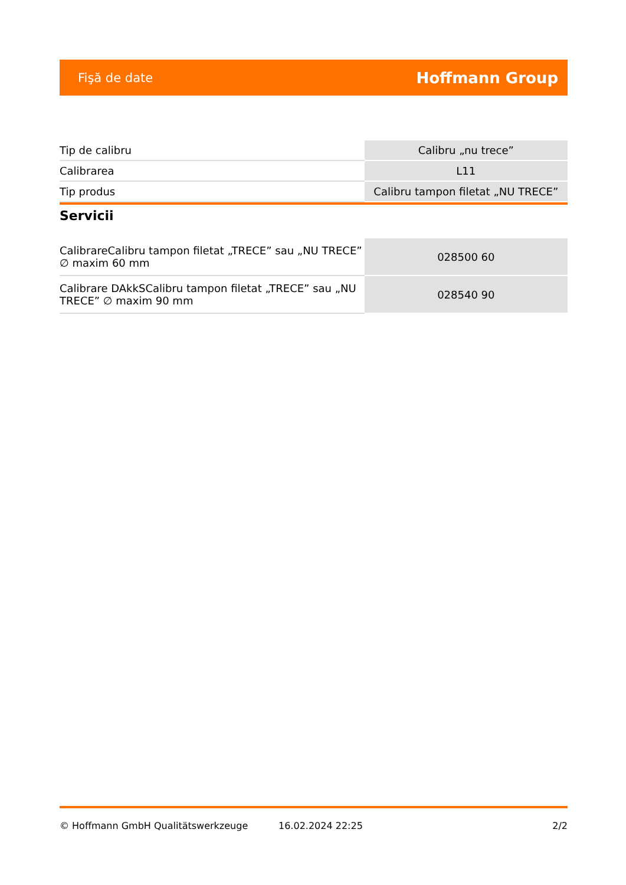Fişă de date Hoffmann Group
| Tip de calibru | Calibru „nu trece” |
| Calibrarea | L11 |
| Tip produs | Calibru tampon filetat „NU TRECE” |
Servicii
| CalibrareCalibru tampon filetat „TRECE” sau „NU TRECE” ∅ maxim 60 mm | 028500 60 |
| Calibrare DAkkSCalibru tampon filetat „TRECE” sau „NU TRECE” ∅ maxim 90 mm | 028540 90 |
© Hoffmann GmbH Qualitätswerkzeuge 16.02.2024 22:25 2/2